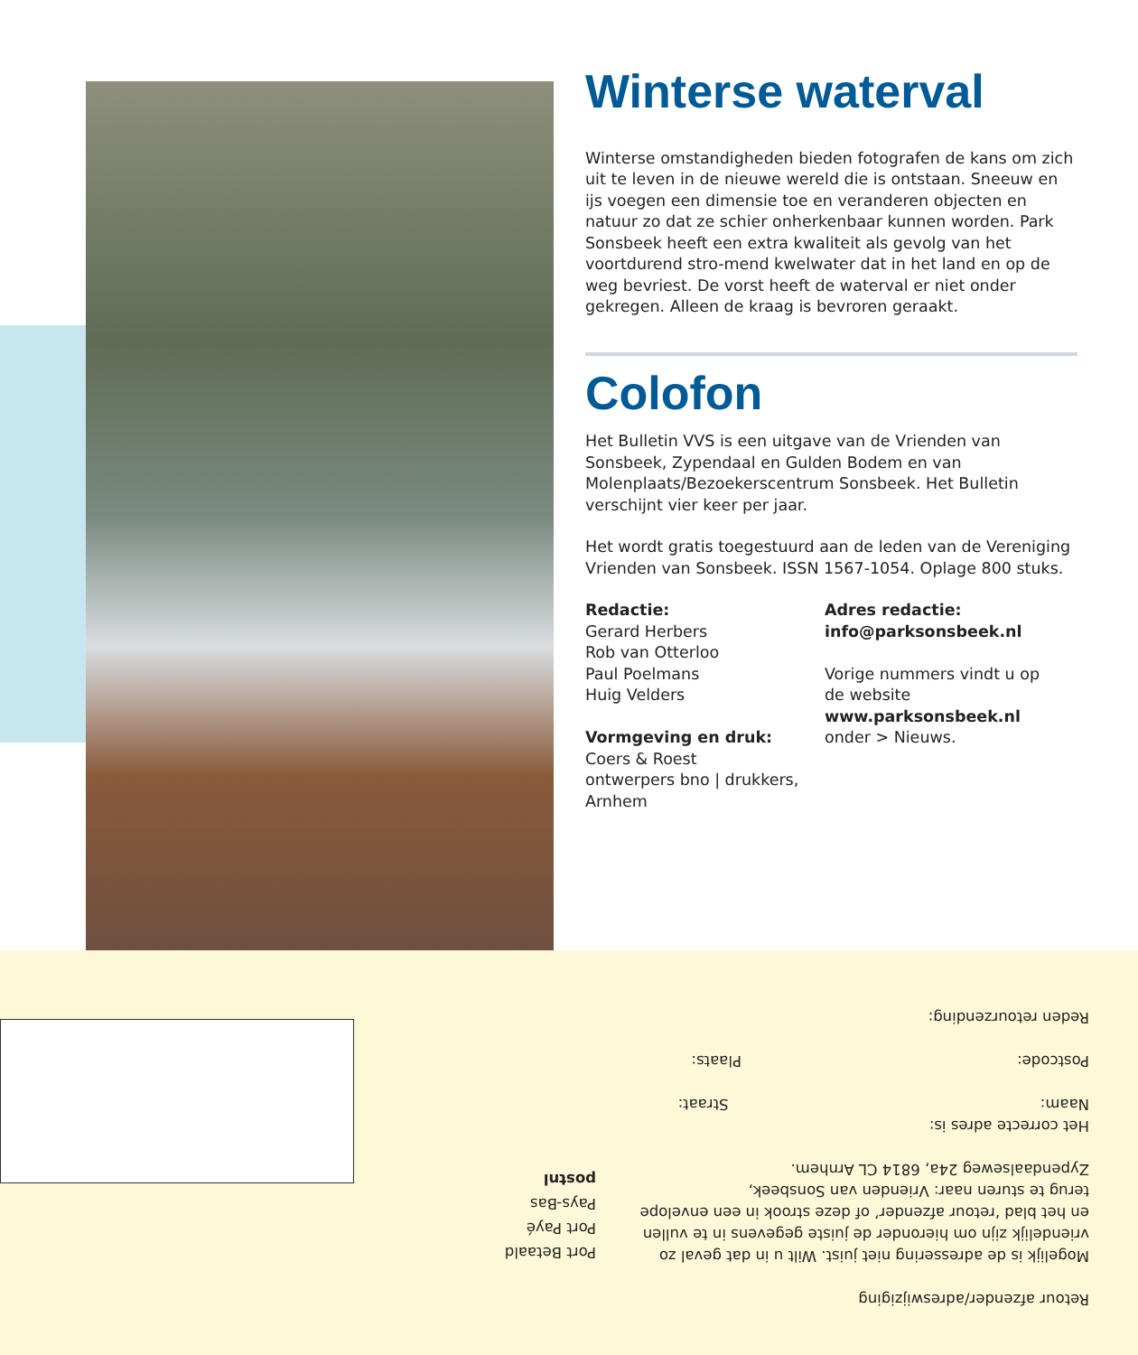Winterse waterval
Winterse omstandigheden bieden fotografen de kans om zich uit te leven in de nieuwe wereld die is ontstaan. Sneeuw en ijs voegen een dimensie toe en veranderen objecten en natuur zo dat ze schier onherkenbaar kunnen worden. Park Sonsbeek heeft een extra kwaliteit als gevolg van het voortdurend stro-mend kwelwater dat in het land en op de weg bevriest. De vorst heeft de waterval er niet onder gekregen. Alleen de kraag is bevroren geraakt.
Colofon
Het Bulletin VVS is een uitgave van de Vrienden van Sonsbeek, Zypendaal en Gulden Bodem en van Molenplaats/Bezoekerscentrum Sonsbeek. Het Bulletin verschijnt vier keer per jaar.
Het wordt gratis toegestuurd aan de leden van de Vereniging Vrienden van Sonsbeek. ISSN 1567-1054. Oplage 800 stuks.
Redactie:
Gerard Herbers
Rob van Otterloo
Paul Poelmans
Huig Velders
Vormgeving en druk:
Coers & Roest
ontwerpers bno | drukkers, Arnhem
Adres redactie:
info@parksonsbeek.nl
Vorige nummers vindt u op de website
www.parksonsbeek.nl
onder > Nieuws.
Retour afzender/adreswijziging
Mogelijk is de adressering niet juist. Wilt u in dat geval zo vriendelijk zijn om hieronder de juiste gegevens in te vullen en het blad ‘retour afzender’ of deze strook in een envelope terug te sturen naar: Vrienden van Sonsbeek, Zypendaalseweg 24a, 6814 CL Arnhem.
Het correcte adres is:
Naam: Straat:
Postcode: Plaats:
Reden retourzending:
Port Betaald
Port Payé
Pays-Bas
postnl